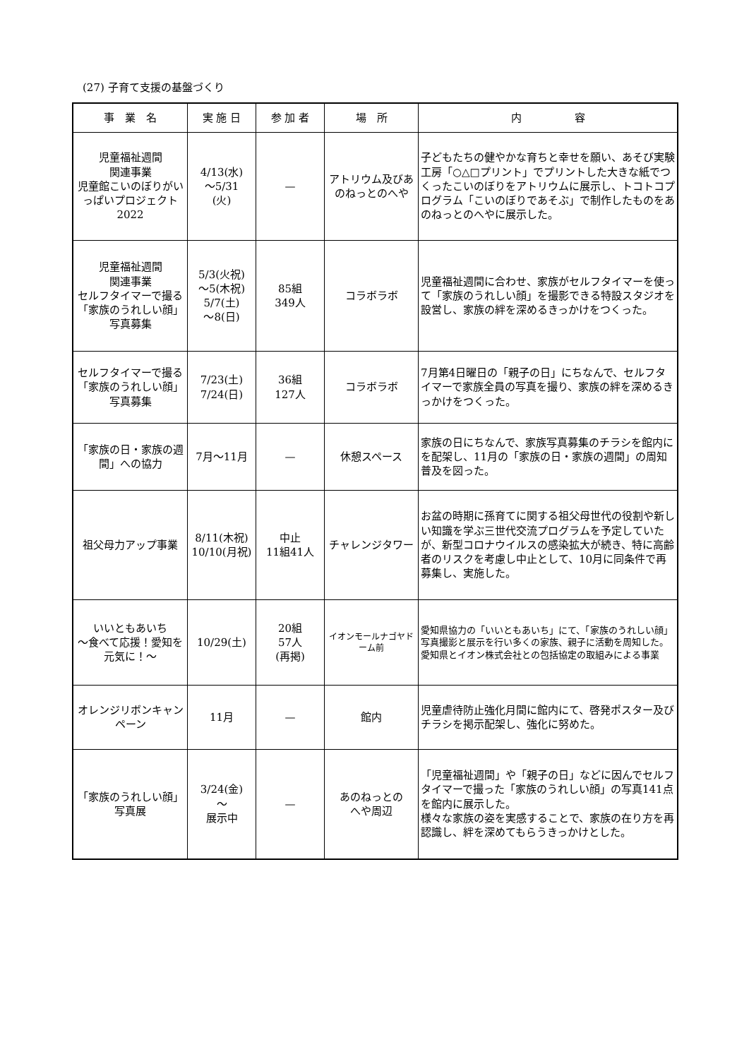(27) 子育て支援の基盤づくり
| 事 業 名 | 実 施 日 | 参 加 者 | 場 所 | 内 容 |
| --- | --- | --- | --- | --- |
| 児童福祉週間 関連事業 児童館こいのぼりがいっぱいプロジェクト 2022 | 4/13(水) ～5/31 (火) | — | アトリウム及びあのねっとのへや | 子どもたちの健やかな育ちと幸せを願い、あそび実験工房「○△□プリント」でプリントした大きな紙でつくったこいのぼりをアトリウムに展示し、トコトコプログラム「こいのぼりであそぶ」で制作したものをあのねっとのへやに展示した。 |
| 児童福祉週間 関連事業 セルフタイマーで撮る 「家族のうれしい顔」 写真募集 | 5/3(火祝) ～5(木祝) 5/7(土) ～8(日) | 85組 349人 | コラボラボ | 児童福祉週間に合わせ、家族がセルフタイマーを使って「家族のうれしい顔」を撮影できる特設スタジオを設営し、家族の絆を深めるきっかけをつくった。 |
| セルフタイマーで撮る 「家族のうれしい顔」 写真募集 | 7/23(土) 7/24(日) | 36組 127人 | コラボラボ | 7月第4日曜日の「親子の日」にちなんで、セルフタイマーで家族全員の写真を撮り、家族の絆を深めるきっかけをつくった。 |
| 「家族の日・家族の週間」への協力 | 7月～11月 | — | 休憩スペース | 家族の日にちなんで、家族写真募集のチラシを館内にを配架し、11月の「家族の日・家族の週間」の周知普及を図った。 |
| 祖父母力アップ事業 | 8/11(木祝) 10/10(月祝) | 中止 11組41人 | チャレンジタワー | お盆の時期に孫育てに関する祖父母世代の役割や新しい知識を学ぶ三世代交流プログラムを予定していたが、新型コロナウイルスの感染拡大が続き、特に高齢者のリスクを考慮し中止として、10月に同条件で再募集し、実施した。 |
| いいともあいち ～食べて応援！愛知を元気に！～ | 10/29(土) | 20組 57人 (再掲) | イオンモールナゴヤドーム前 | 愛知県協力の「いいともあいち」にて、「家族のうれしい顔」写真撮影と展示を行い多くの家族、親子に活動を周知した。 愛知県とイオン株式会社との包括協定の取組みによる事業 |
| オレンジリボンキャンペーン | 11月 | — | 館内 | 児童虐待防止強化月間に館内にて、啓発ポスター及びチラシを掲示配架し、強化に努めた。 |
| 「家族のうれしい顔」 写真展 | 3/24(金) ～ 展示中 | — | あのねっとの へや周辺 | 「児童福祉週間」や「親子の日」などに因んでセルフタイマーで撮った「家族のうれしい顔」の写真141点を館内に展示した。 様々な家族の姿を実感することで、家族の在り方を再認識し、絆を深めてもらうきっかけとした。 |